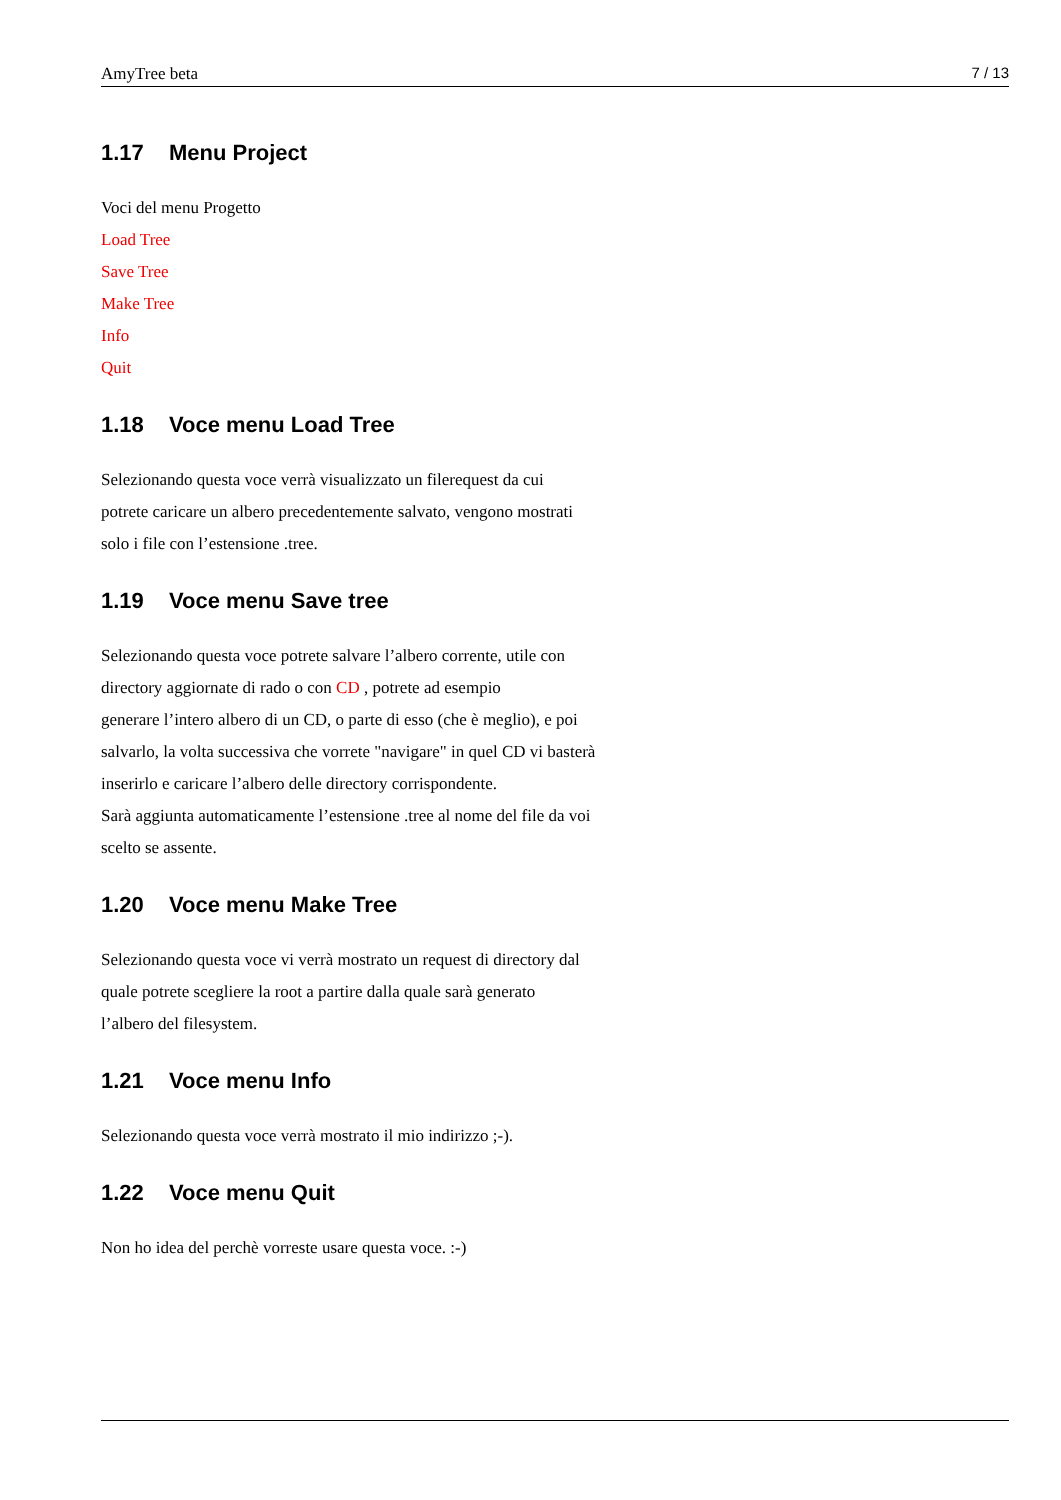AmyTree beta 7 / 13
1.17 Menu Project
Voci del menu Progetto
Load Tree
Save Tree
Make Tree
Info
Quit
1.18 Voce menu Load Tree
Selezionando questa voce verrà visualizzato un filerequest da cui
potrete caricare un albero precedentemente salvato, vengono mostrati
solo i file con l’estensione .tree.
1.19 Voce menu Save tree
Selezionando questa voce potrete salvare l’albero corrente, utile con
directory aggiornate di rado o con CD , potrete ad esempio
generare l’intero albero di un CD, o parte di esso (che è meglio), e poi
salvarlo, la volta successiva che vorrete "navigare" in quel CD vi basterà
inserirlo e caricare l’albero delle directory corrispondente.
Sarà aggiunta automaticamente l’estensione .tree al nome del file da voi
scelto se assente.
1.20 Voce menu Make Tree
Selezionando questa voce vi verrà mostrato un request di directory dal
quale potrete scegliere la root a partire dalla quale sarà generato
l’albero del filesystem.
1.21 Voce menu Info
Selezionando questa voce verrà mostrato il mio indirizzo ;-).
1.22 Voce menu Quit
Non ho idea del perchè vorreste usare questa voce. :-)